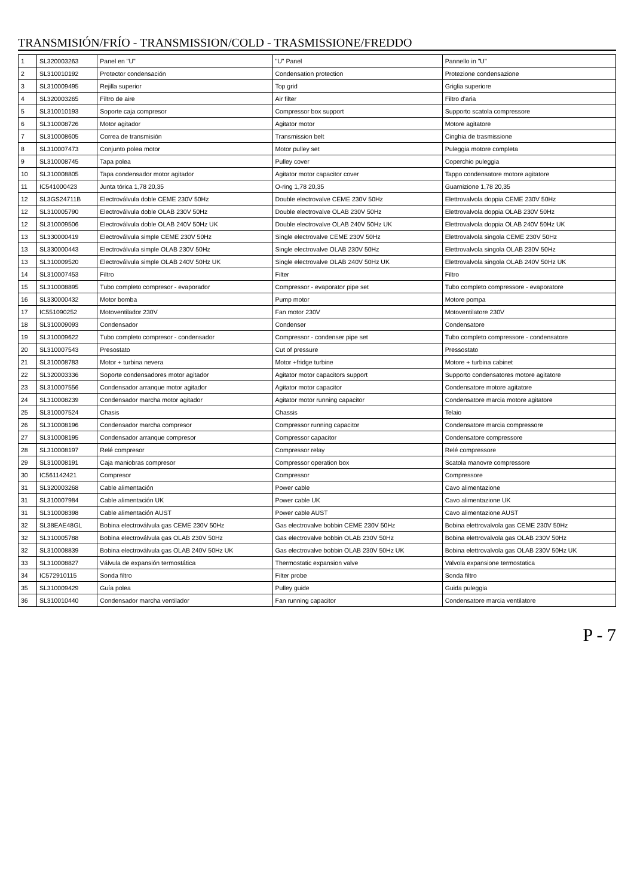TRANSMISIÓN/FRÍO - TRANSMISSION/COLD - TRASMISSIONE/FREDDO
| 1 | SL320003263 | Panel en "U" | "U" Panel | Pannello in "U" |
| 2 | SL310010192 | Protector condensación | Condensation protection | Protezione condensazione |
| 3 | SL310009495 | Rejilla superior | Top grid | Griglia superiore |
| 4 | SL320003265 | Filtro de aire | Air filter | Filtro d'aria |
| 5 | SL310010193 | Soporte caja compresor | Compressor box support | Supporto scatola compressore |
| 6 | SL310008726 | Motor agitador | Agitator motor | Motore agitatore |
| 7 | SL310008605 | Correa de transmisión | Transmission belt | Cinghia de trasmissione |
| 8 | SL310007473 | Conjunto polea motor | Motor pulley set | Puleggia motore completa |
| 9 | SL310008745 | Tapa polea | Pulley cover | Coperchio puleggia |
| 10 | SL310008805 | Tapa condensador motor agitador | Agitator motor capacitor cover | Tappo condensatore motore agitatore |
| 11 | IC541000423 | Junta tórica 1,78 20,35 | O-ring 1,78 20,35 | Guarnizione 1,78 20,35 |
| 12 | SL3GS24711B | Electroválvula doble CEME 230V 50Hz | Double electrovalve CEME 230V 50Hz | Elettrovalvola doppia CEME 230V 50Hz |
| 12 | SL310005790 | Electroválvula doble OLAB 230V 50Hz | Double electrovalve OLAB 230V 50Hz | Elettrovalvola doppia OLAB 230V 50Hz |
| 12 | SL310009506 | Electroválvula doble OLAB 240V 50Hz UK | Double electrovalve OLAB 240V 50Hz UK | Elettrovalvola doppia OLAB 240V 50Hz UK |
| 13 | SL330000419 | Electroválvula simple CEME 230V 50Hz | Single electrovalve CEME 230V 50Hz | Elettrovalvola singola CEME 230V 50Hz |
| 13 | SL330000443 | Electroválvula simple OLAB 230V 50Hz | Single electrovalve OLAB 230V 50Hz | Elettrovalvola singola OLAB 230V 50Hz |
| 13 | SL310009520 | Electroválvula simple OLAB 240V 50Hz UK | Single electrovalve OLAB 240V 50Hz UK | Elettrovalvola singola OLAB 240V 50Hz UK |
| 14 | SL310007453 | Filtro | Filter | Filtro |
| 15 | SL310008895 | Tubo completo compresor - evaporador | Compressor - evaporator pipe set | Tubo completo compressore - evaporatore |
| 16 | SL330000432 | Motor bomba | Pump motor | Motore pompa |
| 17 | IC551090252 | Motoventilador 230V | Fan motor 230V | Motoventilatore 230V |
| 18 | SL310009093 | Condensador | Condenser | Condensatore |
| 19 | SL310009622 | Tubo completo compresor - condensador | Compressor - condenser pipe set | Tubo completo compressore - condensatore |
| 20 | SL310007543 | Presostato | Cut of pressure | Pressostato |
| 21 | SL310008783 | Motor + turbina nevera | Motor +fridge turbine | Motore + turbina cabinet |
| 22 | SL320003336 | Soporte condensadores motor agitador | Agitator motor capacitors support | Supporto condensatores motore agitatore |
| 23 | SL310007556 | Condensador arranque motor agitador | Agitator motor capacitor | Condensatore motore agitatore |
| 24 | SL310008239 | Condensador marcha motor agitador | Agitator motor running capacitor | Condensatore marcia motore agitatore |
| 25 | SL310007524 | Chasis | Chassis | Telaio |
| 26 | SL310008196 | Condensador marcha compresor | Compressor running capacitor | Condensatore marcia compressore |
| 27 | SL310008195 | Condensador arranque compresor | Compressor capacitor | Condensatore compressore |
| 28 | SL310008197 | Relé compresor | Compressor relay | Relé compressore |
| 29 | SL310008191 | Caja maniobras compresor | Compressor operation box | Scatola manovre compressore |
| 30 | IC561142421 | Compresor | Compressor | Compressore |
| 31 | SL320003268 | Cable alimentación | Power cable | Cavo alimentazione |
| 31 | SL310007984 | Cable alimentación UK | Power cable UK | Cavo alimentazione UK |
| 31 | SL310008398 | Cable alimentación AUST | Power cable AUST | Cavo alimentazione AUST |
| 32 | SL38EAE48GL | Bobina electroválvula gas CEME 230V 50Hz | Gas electrovalve bobbin CEME 230V 50Hz | Bobina elettrovalvola gas CEME 230V 50Hz |
| 32 | SL310005788 | Bobina electroválvula gas OLAB 230V 50Hz | Gas electrovalve bobbin OLAB 230V 50Hz | Bobina elettrovalvola gas OLAB 230V 50Hz |
| 32 | SL310008839 | Bobina electroválvula gas OLAB 240V 50Hz UK | Gas electrovalve bobbin OLAB 230V 50Hz UK | Bobina elettrovalvola gas OLAB 230V 50Hz UK |
| 33 | SL310008827 | Válvula de expansión termostática | Thermostatic expansion valve | Valvola expansione termostatica |
| 34 | IC572910115 | Sonda filtro | Filter probe | Sonda filtro |
| 35 | SL310009429 | Guía polea | Pulley guide | Guida puleggia |
| 36 | SL310010440 | Condensador marcha ventilador | Fan running capacitor | Condensatore marcia ventilatore |
P - 7